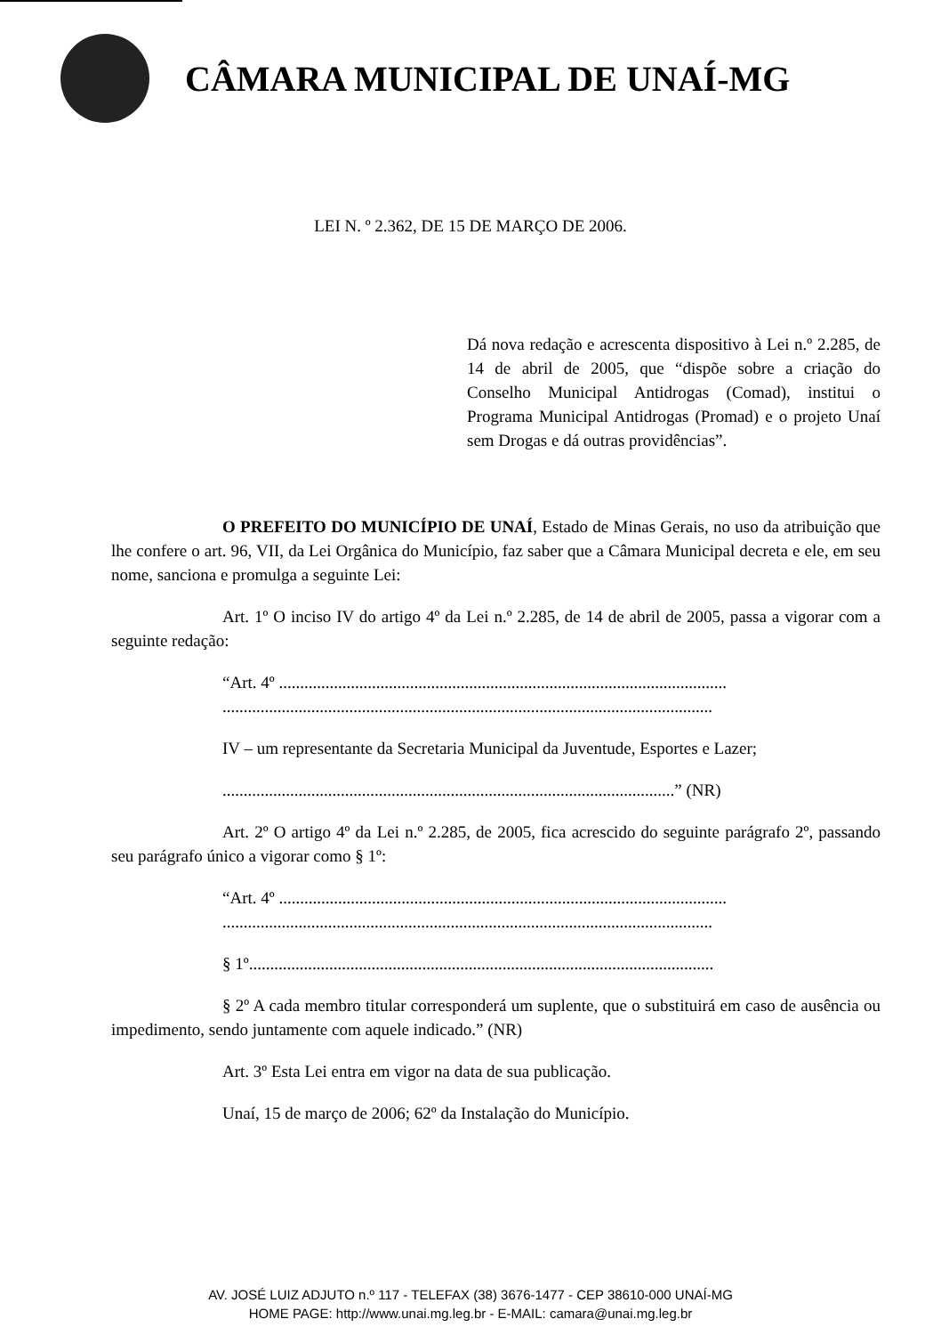CÂMARA MUNICIPAL DE UNAÍ-MG
LEI N. º 2.362, DE 15 DE MARÇO DE 2006.
Dá nova redação e acrescenta dispositivo à Lei n.º 2.285, de 14 de abril de 2005, que “dispõe sobre a criação do Conselho Municipal Antidrogas (Comad), institui o Programa Municipal Antidrogas (Promad) e o projeto Unaí sem Drogas e dá outras providências”.
O PREFEITO DO MUNICÍPIO DE UNAÍ, Estado de Minas Gerais, no uso da atribuição que lhe confere o art. 96, VII, da Lei Orgânica do Município, faz saber que a Câmara Municipal decreta e ele, em seu nome, sanciona e promulga a seguinte Lei:
Art. 1º O inciso IV do artigo 4º da Lei n.º 2.285, de 14 de abril de 2005, passa a vigorar com a seguinte redação:
“Art. 4º ..........................................................................................................
....................................................................................................................
IV – um representante da Secretaria Municipal da Juventude, Esportes e Lazer;
...........................................................................................................” (NR)
Art. 2º O artigo 4º da Lei n.º 2.285, de 2005, fica acrescido do seguinte parágrafo 2º, passando seu parágrafo único a vigorar como § 1º:
“Art. 4º ..........................................................................................................
....................................................................................................................
§ 1º..............................................................................................................
§ 2º A cada membro titular corresponderá um suplente, que o substituirá em caso de ausência ou impedimento, sendo juntamente com aquele indicado.” (NR)
Art. 3º Esta Lei entra em vigor na data de sua publicação.
Unaí, 15 de março de 2006; 62º da Instalação do Município.
AV. JOSÉ LUIZ ADJUTO n.º 117 - TELEFAX (38) 3676-1477 - CEP 38610-000 UNAÍ-MG
HOME PAGE: http://www.unai.mg.leg.br - E-MAIL: camara@unai.mg.leg.br